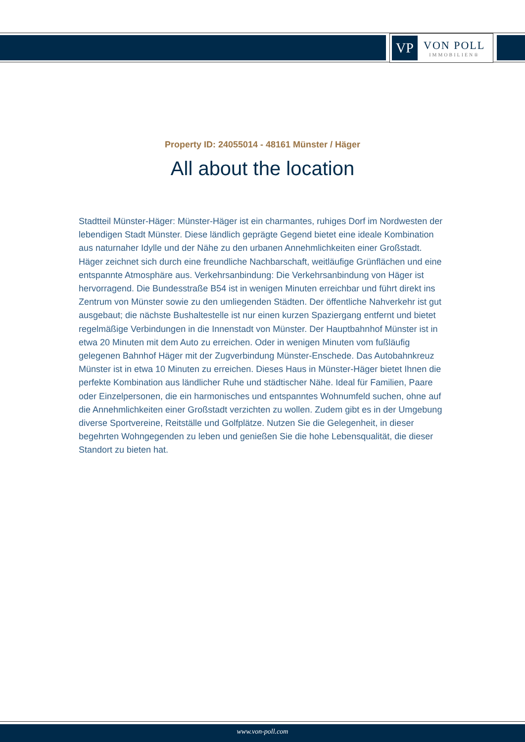VP
VON POLL
IMMOBILIEN®
Property ID: 24055014 - 48161 Münster / Häger
All about the location
Stadtteil Münster-Häger: Münster-Häger ist ein charmantes, ruhiges Dorf im Nordwesten der lebendigen Stadt Münster. Diese ländlich geprägte Gegend bietet eine ideale Kombination aus naturnaher Idylle und der Nähe zu den urbanen Annehmlichkeiten einer Großstadt. Häger zeichnet sich durch eine freundliche Nachbarschaft, weitläufige Grünflächen und eine entspannte Atmosphäre aus. Verkehrsanbindung: Die Verkehrsanbindung von Häger ist hervorragend. Die Bundesstraße B54 ist in wenigen Minuten erreichbar und führt direkt ins Zentrum von Münster sowie zu den umliegenden Städten. Der öffentliche Nahverkehr ist gut ausgebaut; die nächste Bushaltestelle ist nur einen kurzen Spaziergang entfernt und bietet regelmäßige Verbindungen in die Innenstadt von Münster. Der Hauptbahnhof Münster ist in etwa 20 Minuten mit dem Auto zu erreichen. Oder in wenigen Minuten vom fußläufig gelegenen Bahnhof Häger mit der Zugverbindung Münster-Enschede. Das Autobahnkreuz Münster ist in etwa 10 Minuten zu erreichen. Dieses Haus in Münster-Häger bietet Ihnen die perfekte Kombination aus ländlicher Ruhe und städtischer Nähe. Ideal für Familien, Paare oder Einzelpersonen, die ein harmonisches und entspanntes Wohnumfeld suchen, ohne auf die Annehmlichkeiten einer Großstadt verzichten zu wollen. Zudem gibt es in der Umgebung diverse Sportvereine, Reitställe und Golfplätze. Nutzen Sie die Gelegenheit, in dieser begehrten Wohngegenden zu leben und genießen Sie die hohe Lebensqualität, die dieser Standort zu bieten hat.
www.von-poll.com